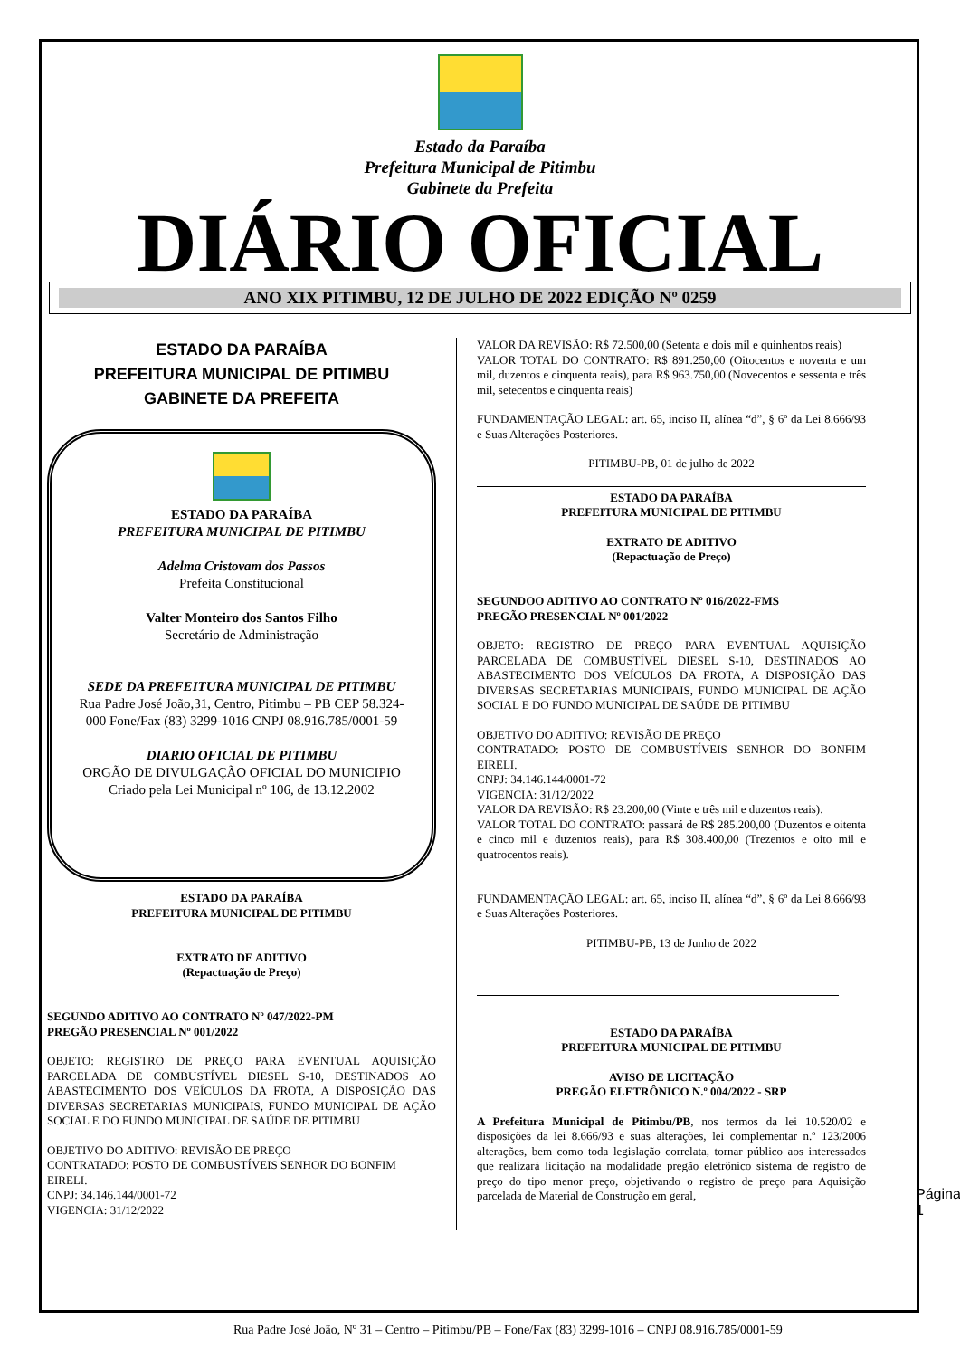Estado da Paraíba
Prefeitura Municipal de Pitimbu
Gabinete da Prefeita
DIÁRIO OFICIAL
ANO XIX PITIMBU, 12 DE JULHO DE 2022 EDIÇÃO Nº 0259
ESTADO DA PARAÍBA
PREFEITURA MUNICIPAL DE PITIMBU
GABINETE DA PREFEITA
ESTADO DA PARAÍBA
PREFEITURA MUNICIPAL DE PITIMBU
Adelma Cristovam dos Passos
Prefeita Constitucional
Valter Monteiro dos Santos Filho
Secretário de Administração
SEDE DA PREFEITURA MUNICIPAL DE PITIMBU
Rua Padre José João,31, Centro, Pitimbu – PB CEP 58.324-000 Fone/Fax (83) 3299-1016 CNPJ 08.916.785/0001-59
DIARIO OFICIAL DE PITIMBU
ORGÃO DE DIVULGAÇÃO OFICIAL DO MUNICIPIO
Criado pela Lei Municipal nº 106, de 13.12.2002
ESTADO DA PARAÍBA
PREFEITURA MUNICIPAL DE PITIMBU
EXTRATO DE ADITIVO
(Repactuação de Preço)
SEGUNDO ADITIVO AO CONTRATO Nº 047/2022-PM
PREGÃO PRESENCIAL Nº 001/2022
OBJETO: REGISTRO DE PREÇO PARA EVENTUAL AQUISIÇÃO PARCELADA DE COMBUSTÍVEL DIESEL S-10, DESTINADOS AO ABASTECIMENTO DOS VEÍCULOS DA FROTA, A DISPOSIÇÃO DAS DIVERSAS SECRETARIAS MUNICIPAIS, FUNDO MUNICIPAL DE AÇÃO SOCIAL E DO FUNDO MUNICIPAL DE SAÚDE DE PITIMBU
OBJETIVO DO ADITIVO: REVISÃO DE PREÇO
CONTRATADO: POSTO DE COMBUSTÍVEIS SENHOR DO BONFIM EIRELI.
CNPJ: 34.146.144/0001-72
VIGENCIA: 31/12/2022
VALOR DA REVISÃO: R$ 72.500,00 (Setenta e dois mil e quinhentos reais)
VALOR TOTAL DO CONTRATO: R$ 891.250,00 (Oitocentos e noventa e um mil, duzentos e cinquenta reais), para R$ 963.750,00 (Novecentos e sessenta e três mil, setecentos e cinquenta reais)
FUNDAMENTAÇÃO LEGAL: art. 65, inciso II, alínea “d”, § 6º da Lei 8.666/93 e Suas Alterações Posteriores.
PITIMBU-PB, 01 de julho de 2022
ESTADO DA PARAÍBA
PREFEITURA MUNICIPAL DE PITIMBU
EXTRATO DE ADITIVO
(Repactuação de Preço)
SEGUNDOO ADITIVO AO CONTRATO Nº 016/2022-FMS
PREGÃO PRESENCIAL Nº 001/2022
OBJETO: REGISTRO DE PREÇO PARA EVENTUAL AQUISIÇÃO PARCELADA DE COMBUSTÍVEL DIESEL S-10, DESTINADOS AO ABASTECIMENTO DOS VEÍCULOS DA FROTA, A DISPOSIÇÃO DAS DIVERSAS SECRETARIAS MUNICIPAIS, FUNDO MUNICIPAL DE AÇÃO SOCIAL E DO FUNDO MUNICIPAL DE SAÚDE DE PITIMBU
OBJETIVO DO ADITIVO: REVISÃO DE PREÇO
CONTRATADO: POSTO DE COMBUSTÍVEIS SENHOR DO BONFIM EIRELI.
CNPJ: 34.146.144/0001-72
VIGENCIA: 31/12/2022
VALOR DA REVISÃO: R$ 23.200,00 (Vinte e três mil e duzentos reais).
VALOR TOTAL DO CONTRATO: passará de R$ 285.200,00 (Duzentos e oitenta e cinco mil e duzentos reais), para R$ 308.400,00 (Trezentos e oito mil e quatrocentos reais).
FUNDAMENTAÇÃO LEGAL: art. 65, inciso II, alínea “d”, § 6º da Lei 8.666/93 e Suas Alterações Posteriores.
PITIMBU-PB, 13 de Junho de 2022
ESTADO DA PARAÍBA
PREFEITURA MUNICIPAL DE PITIMBU
AVISO DE LICITAÇÃO
PREGÃO ELETRÔNICO N.º 004/2022 - SRP
A Prefeitura Municipal de Pitimbu/PB, nos termos da lei 10.520/02 e disposições da lei 8.666/93 e suas alterações, lei complementar n.º 123/2006 alterações, bem como toda legislação correlata, tornar público aos interessados que realizará licitação na modalidade pregão eletrônico sistema de registro de preço do tipo menor preço, objetivando o registro de preço para Aquisição parcelada de Material de Construção em geral,
Página 1
Rua Padre José João, Nº 31 – Centro – Pitimbu/PB – Fone/Fax (83) 3299-1016 – CNPJ 08.916.785/0001-59